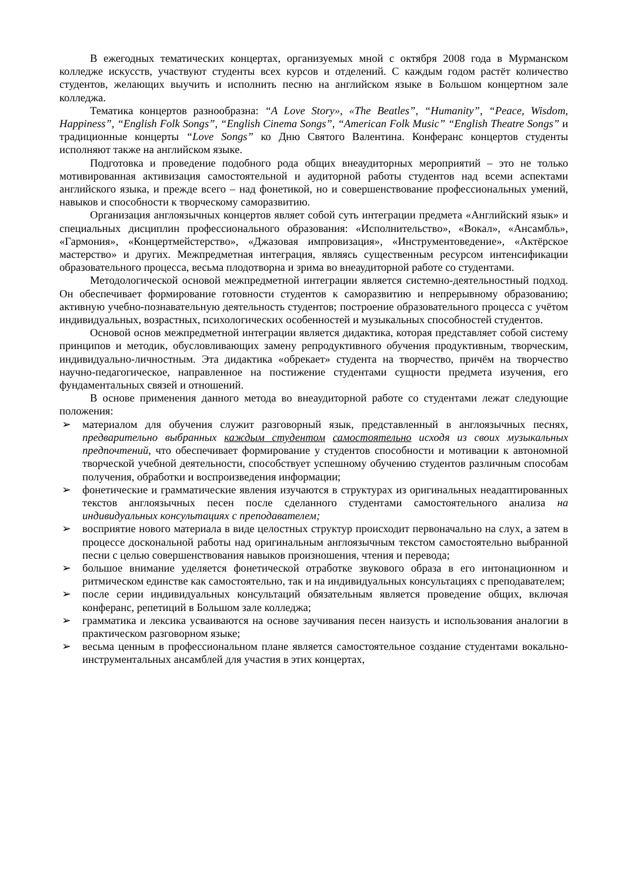В ежегодных тематических концертах, организуемых мной с октября 2008 года в Мурманском колледже искусств, участвуют студенты всех курсов и отделений. С каждым годом растёт количество студентов, желающих выучить и исполнить песню на английском языке в Большом концертном зале колледжа.
Тематика концертов разнообразна: “A Love Story», «The Beatles”, “Humanity”, “Peace, Wisdom, Happiness”, “English Folk Songs”, “English Cinema Songs”, “American Folk Music” “English Theatre Songs” и традиционные концерты “Love Songs” ко Дню Святого Валентина. Конферанс концертов студенты исполняют также на английском языке.
Подготовка и проведение подобного рода общих внеаудиторных мероприятий – это не только мотивированная активизация самостоятельной и аудиторной работы студентов над всеми аспектами английского языка, и прежде всего – над фонетикой, но и совершенствование профессиональных умений, навыков и способности к творческому саморазвитию.
Организация англоязычных концертов являет собой суть интеграции предмета «Английский язык» и специальных дисциплин профессионального образования: «Исполнительство», «Вокал», «Ансамбль», «Гармония», «Концертмейстерство», «Джазовая импровизация», «Инструментоведение», «Актёрское мастерство» и других. Межпредметная интеграция, являясь существенным ресурсом интенсификации образовательного процесса, весьма плодотворна и зрима во внеаудиторной работе со студентами.
Методологической основой межпредметной интеграции является системно-деятельностный подход. Он обеспечивает формирование готовности студентов к саморазвитию и непрерывному образованию; активную учебно-познавательную деятельность студентов; построение образовательного процесса с учётом индивидуальных, возрастных, психологических особенностей и музыкальных способностей студентов.
Основой основ межпредметной интеграции является дидактика, которая представляет собой систему принципов и методик, обусловливающих замену репродуктивного обучения продуктивным, творческим, индивидуально-личностным. Эта дидактика «обрекает» студента на творчество, причём на творчество научно-педагогическое, направленное на постижение студентами сущности предмета изучения, его фундаментальных связей и отношений.
В основе применения данного метода во внеаудиторной работе со студентами лежат следующие положения:
➢ материалом для обучения служит разговорный язык, представленный в англоязычных песнях, предварительно выбранных каждым студентом самостоятельно исходя из своих музыкальных предпочтений, что обеспечивает формирование у студентов способности и мотивации к автономной творческой учебной деятельности, способствует успешному обучению студентов различным способам получения, обработки и воспроизведения информации;
➢ фонетические и грамматические явления изучаются в структурах из оригинальных неадаптированных текстов англоязычных песен после сделанного студентами самостоятельного анализа на индивидуальных консультациях с преподавателем;
➢ восприятие нового материала в виде целостных структур происходит первоначально на слух, а затем в процессе доскональной работы над оригинальным англоязычным текстом самостоятельно выбранной песни с целью совершенствования навыков произношения, чтения и перевода;
➢ большое внимание уделяется фонетической отработке звукового образа в его интонационном и ритмическом единстве как самостоятельно, так и на индивидуальных консультациях с преподавателем;
➢ после серии индивидуальных консультаций обязательным является проведение общих, включая конферанс, репетиций в Большом зале колледжа;
➢ грамматика и лексика усваиваются на основе заучивания песен наизусть и использования аналогии в практическом разговорном языке;
➢ весьма ценным в профессиональном плане является самостоятельное создание студентами вокально-инструментальных ансамблей для участия в этих концертах,